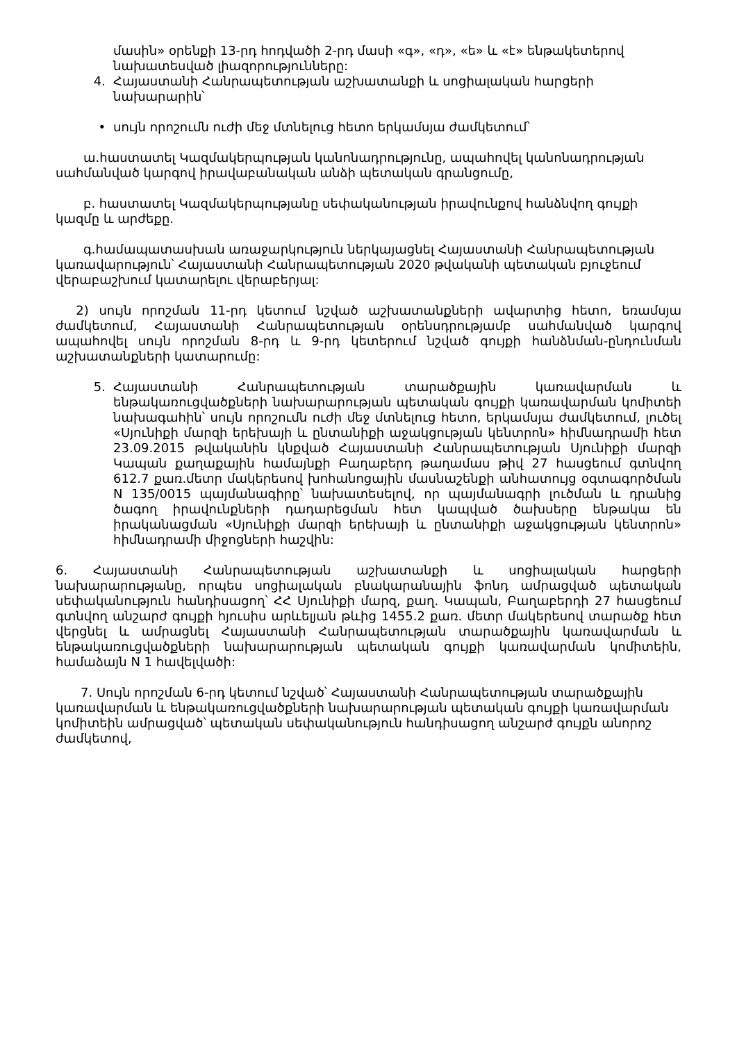մասին» օրենքի 13-րդ հոդվածի 2-րդ մասի «գ», «դ», «ե» և «է» ենթակետերով նախատեսված լիազորությունները:
4. Հայաստանի Հանրապետության աշխատանքի և սոցիալական հարցերի նախարարին՝
• սույն որոշումն ուժի մեջ մտնելուց հետո երկամսյա ժամկետում՝
ա.հաստատել Կազմակերպության կանոնադրությունը, ապահովել կանոնադրության սահմանված կարգով իրավաբանական անձի պետական գրանցումը,
բ. հաստատել Կազմակերպությանը սեփականության իրավունքով հանձնվող գույքի կազմը և արժեքը.
գ.համապատասխան առաջարկություն ներկայացնել Հայաստանի Հանրապետության կառավարություն՝ Հայաստանի Հանրապետության 2020 թվականի պետական բյուջեում վերաբաշխում կատարելու վերաբերյալ:
2) սույն որոշման 11-րդ կետում նշված աշխատանքների ավարտից հետո, եռամսյա ժամկետում, Հայաստանի Հանրապետության օրենսդրությամբ սահմանված կարգով ապահովել սույն որոշման 8-րդ և 9-րդ կետերում նշված գույքի հանձնման-ընդունման աշխատանքների կատարումը:
5. Հայաստանի Հանրապետության տարածքային կառավարման և ենթակառուցվածքների նախարարության պետական գույքի կառավարման կոմիտեի նախագահին՝ սույն որոշումն ուժի մեջ մտնելուց հետո, երկամսյա ժամկետում, լուծել «Սյունիքի մարզի երեխայի և ընտանիքի աջակցության կենտրոն» հիմնադրամի հետ 23.09.2015 թվականին կնքված Հայաստանի Հանրապետության Սյունիքի մարզի Կապան քաղաքային համայնքի Բաղաբերդ թաղամաս թիվ 27 հասցեում գտնվող 612.7 քառ.մետր մակերեսով խոհանոցային մասնաշենքի անհատույց օգտագործման N 135/0015 պայմանագիրը՝ նախատեսելով, որ պայմանագրի լուծման և դրանից ծագող իրավունքների դադարեցման հետ կապված ծախսերը ենթակա են իրականացման «Սյունիքի մարզի երեխայի և ընտանիքի աջակցության կենտրոն» հիմնադրամի միջոցների հաշվին:
6. Հայաստանի Հանրապետության աշխատանքի և սոցիալական հարցերի նախարարությանը, որպես սոցիալական բնակարանային ֆոնդ ամրացված պետական սեփականություն հանդիսացող՝ ՀՀ Սյունիքի մարզ, քաղ. Կապան, Բաղաբերդի 27 հասցեում գտնվող անշարժ գույքի հյուսիս արևելյան թևից 1455.2 քառ. մետր մակերեսով տարածք հետ վերցնել և ամրացնել Հայաստանի Հանրապետության տարածքային կառավարման և ենթակառուցվածքների նախարարության պետական գույքի կառավարման կոմիտեին, համաձայն N 1 հավելվածի:
7. Սույն որոշման 6-րդ կետում նշված՝ Հայաստանի Հանրապետության տարածքային կառավարման և ենթակառուցվածքների նախարարության պետական գույքի կառավարման կոմիտեին ամրացված՝ պետական սեփականություն հանդիսացող անշարժ գույքն անորոշ ժամկետով,